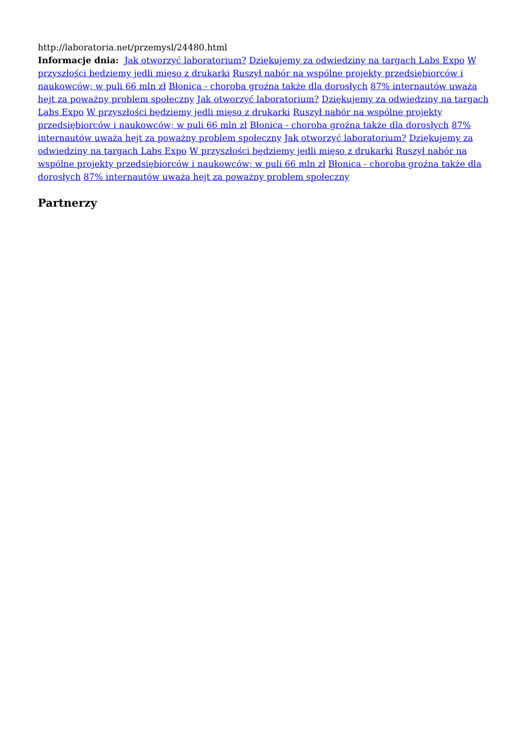http://laboratoria.net/przemysl/24480.html
Informacje dnia: Jak otworzyć laboratorium? Dziękujemy za odwiedziny na targach Labs Expo W przyszłości będziemy jedli mięso z drukarki Ruszył nabór na wspólne projekty przedsiębiorców i naukowców; w puli 66 mln zł Błonica - choroba groźna także dla dorosłych 87% internautów uważa hejt za poważny problem społeczny Jak otworzyć laboratorium? Dziękujemy za odwiedziny na targach Labs Expo W przyszłości będziemy jedli mięso z drukarki Ruszył nabór na wspólne projekty przedsiębiorców i naukowców; w puli 66 mln zł Błonica - choroba groźna także dla dorosłych 87% internautów uważa hejt za poważny problem społeczny Jak otworzyć laboratorium? Dziękujemy za odwiedziny na targach Labs Expo W przyszłości będziemy jedli mięso z drukarki Ruszył nabór na wspólne projekty przedsiębiorców i naukowców; w puli 66 mln zł Błonica - choroba groźna także dla dorosłych 87% internautów uważa hejt za poważny problem społeczny
Partnerzy